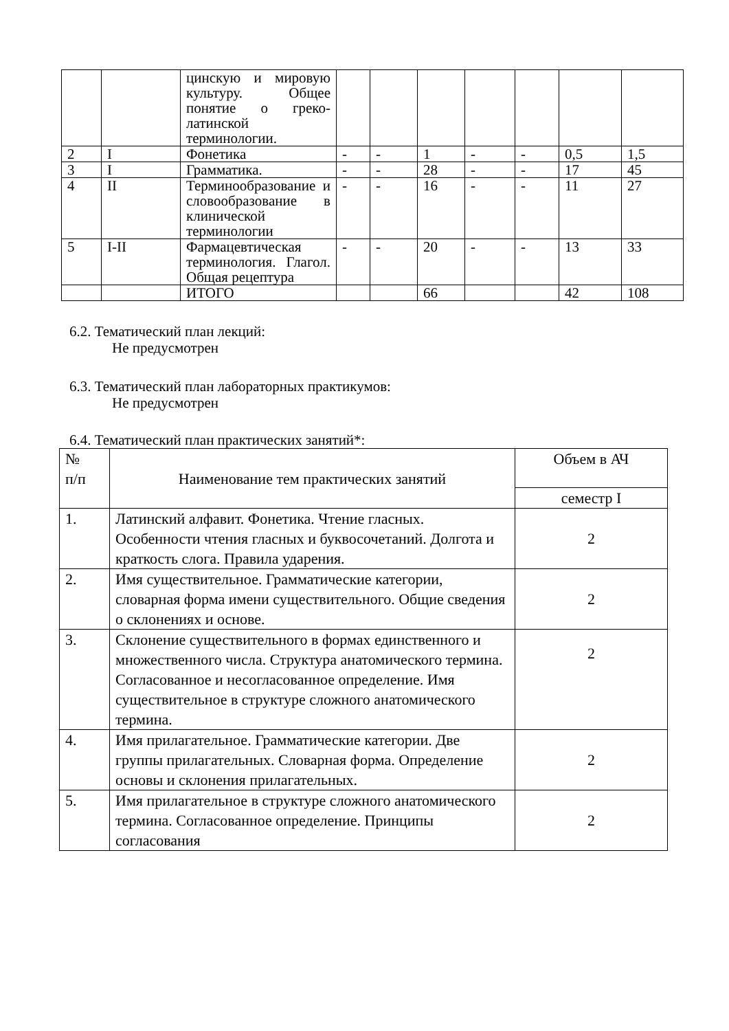| | | цинскую и мировую культуру. Общее понятие о греко-латинской терминологии. | | | | | | | |
| 2 | I | Фонетика | - | - | 1 | - | - | 0,5 | 1,5 |
| 3 | I | Грамматика. | - | - | 28 | - | - | 17 | 45 |
| 4 | II | Терминообразование и словообразование в клинической терминологии | - | - | 16 | - | - | 11 | 27 |
| 5 | I-II | Фармацевтическая терминология. Глагол. Общая рецептура | - | - | 20 | - | - | 13 | 33 |
| | | ИТОГО | | | 66 | | | 42 | 108 |
6.2. Тематический план лекций:
Не предусмотрен
6.3. Тематический план лабораторных практикумов:
Не предусмотрен
6.4. Тематический план практических занятий*:
| № п/п | Наименование тем практических занятий | Объем в АЧ |
| --- | --- | --- |
| | | семестр I |
| 1. | Латинский алфавит. Фонетика. Чтение гласных. Особенности чтения гласных и буквосочетаний. Долгота и краткость слога. Правила ударения. | 2 |
| 2. | Имя существительное. Грамматические категории, словарная форма имени существительного. Общие сведения о склонениях и основе. | 2 |
| 3. | Склонение существительного в формах единственного и множественного числа. Структура анатомического термина. Согласованное и несогласованное определение. Имя существительное в структуре сложного анатомического термина. | 2 |
| 4. | Имя прилагательное. Грамматические категории. Две группы прилагательных. Словарная форма. Определение основы и склонения прилагательных. | 2 |
| 5. | Имя прилагательное в структуре сложного анатомического термина. Согласованное определение. Принципы согласования | 2 |